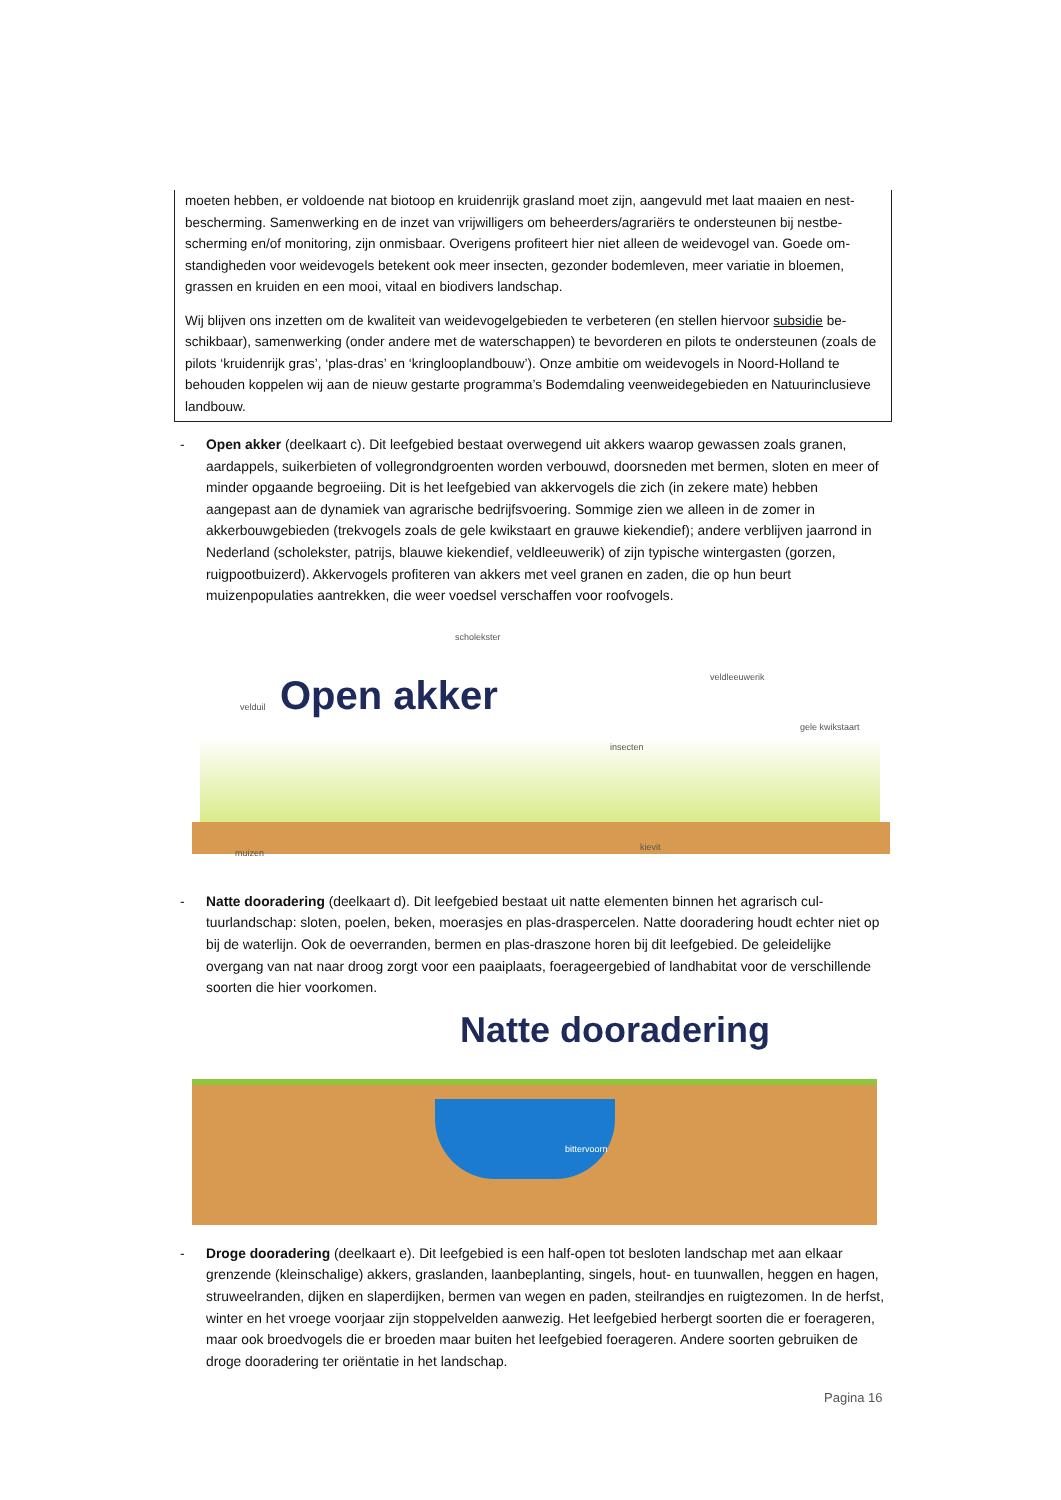moeten hebben, er voldoende nat biotoop en kruidenrijk grasland moet zijn, aangevuld met laat maaien en nest­bescherming. Samenwerking en de inzet van vrijwilligers om beheerders/agrariërs te ondersteunen bij nestbe­scherming en/of monitoring, zijn onmisbaar. Overigens profiteert hier niet alleen de weidevogel van. Goede om­standigheden voor weidevogels betekent ook meer insecten, gezonder bodemleven, meer variatie in bloemen, grassen en kruiden en een mooi, vitaal en biodivers landschap.
Wij blijven ons inzetten om de kwaliteit van weidevogelgebieden te verbeteren (en stellen hiervoor subsidie be­schikbaar), samenwerking (onder andere met de waterschappen) te bevorderen en pilots te ondersteunen (zoals de pilots ‘kruidenrijk gras’, ‘plas-dras’ en ‘kringlooplandbouw’). Onze ambitie om weidevogels in Noord-Holland te behouden koppelen wij aan de nieuw gestarte programma’s Bodemdaling veenweidegebieden en Natuurin­clusieve landbouw.
- Open akker (deelkaart c). Dit leefgebied bestaat overwegend uit akkers waarop gewassen zoals granen, aardappels, suikerbieten of vollegrondgroenten worden verbouwd, doorsneden met bermen, sloten en meer of minder opgaande begroeiing. Dit is het leefgebied van akkervogels die zich (in zekere mate) heb­ben aangepast aan de dynamiek van agrarische bedrijfsvoering. Sommige zien we alleen in de zomer in akkerbouwgebieden (trekvogels zoals de gele kwikstaart en grauwe kiekendief); andere verblijven jaar­rond in Nederland (scholekster, patrijs, blauwe kiekendief, veldleeuwerik) of zijn typische wintergasten (gorzen, ruigpootbuizerd). Akkervogels profiteren van akkers met veel granen en zaden, die op hun beurt muizenpopulaties aantrekken, die weer voedsel verschaffen voor roofvogels.
scholekster
veldleeuwerik
velduil Open akker gele kwikstaart
insecten
muizen
kievit
- Natte dooradering (deelkaart d). Dit leefgebied bestaat uit natte elementen binnen het agrarisch cul­tuurlandschap: sloten, poelen, beken, moerasjes en plas-draspercelen. Natte dooradering houdt echter niet op bij de waterlijn. Ook de oeverranden, bermen en plas-draszone horen bij dit leefgebied. De ge­leidelijke overgang van nat naar droog zorgt voor een paaiplaats, foerageergebied of landhabitat voor de verschillende soorten die hier voorkomen.
Natte dooradering
bittervoorn
- Droge dooradering (deelkaart e). Dit leefgebied is een half-open tot besloten landschap met aan elkaar grenzende (kleinschalige) akkers, graslanden, laanbeplanting, singels, hout- en tuunwallen, heggen en hagen, struweelranden, dijken en slaperdijken, bermen van wegen en paden, steilrandjes en ruigtezo­men. In de herfst, winter en het vroege voorjaar zijn stoppelvelden aanwezig. Het leefgebied herbergt soorten die er foerageren, maar ook broedvogels die er broeden maar buiten het leefgebied foerageren. Andere soorten gebruiken de droge dooradering ter oriëntatie in het landschap.
Pagina 16